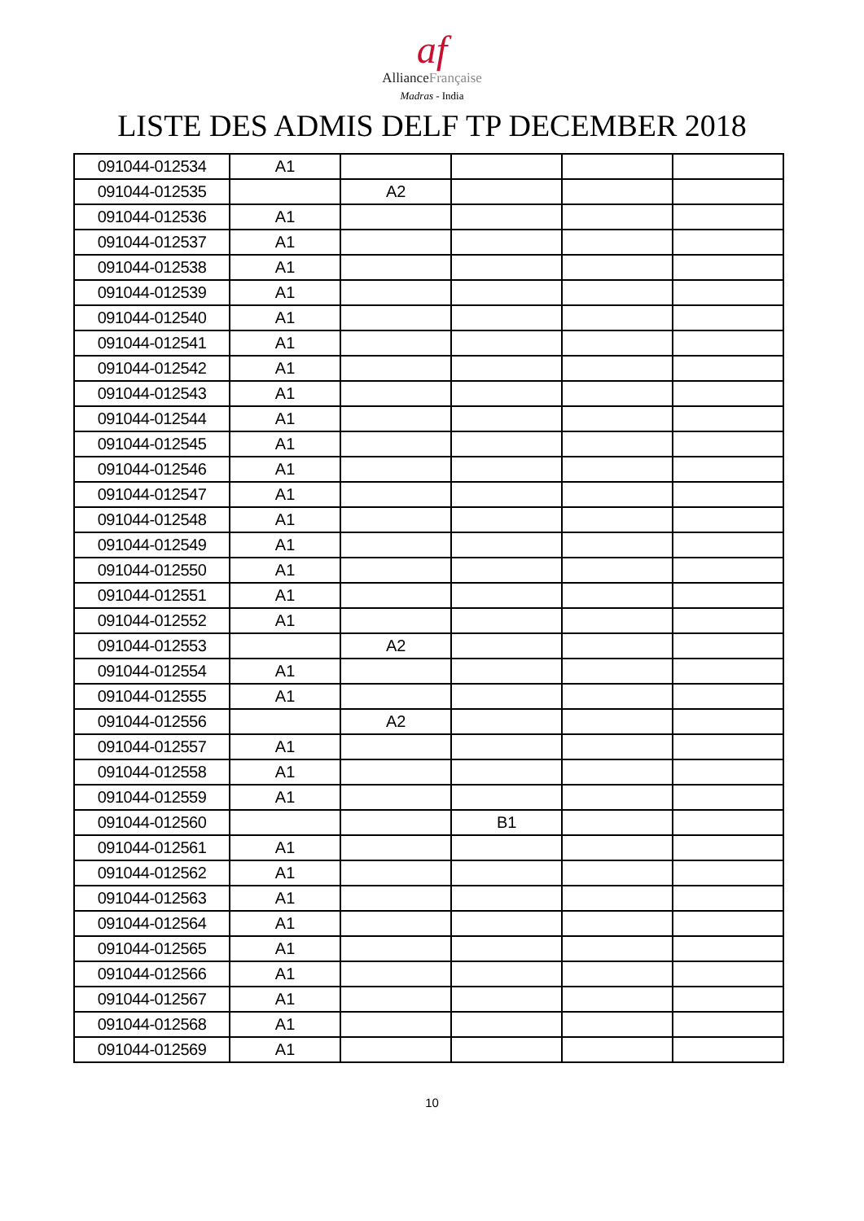af
AllianceFrançaise
Madras - India
LISTE DES ADMIS DELF TP DECEMBER 2018
| 091044-012534 | A1 | | | | |
| 091044-012535 | | A2 | | | |
| 091044-012536 | A1 | | | | |
| 091044-012537 | A1 | | | | |
| 091044-012538 | A1 | | | | |
| 091044-012539 | A1 | | | | |
| 091044-012540 | A1 | | | | |
| 091044-012541 | A1 | | | | |
| 091044-012542 | A1 | | | | |
| 091044-012543 | A1 | | | | |
| 091044-012544 | A1 | | | | |
| 091044-012545 | A1 | | | | |
| 091044-012546 | A1 | | | | |
| 091044-012547 | A1 | | | | |
| 091044-012548 | A1 | | | | |
| 091044-012549 | A1 | | | | |
| 091044-012550 | A1 | | | | |
| 091044-012551 | A1 | | | | |
| 091044-012552 | A1 | | | | |
| 091044-012553 | | A2 | | | |
| 091044-012554 | A1 | | | | |
| 091044-012555 | A1 | | | | |
| 091044-012556 | | A2 | | | |
| 091044-012557 | A1 | | | | |
| 091044-012558 | A1 | | | | |
| 091044-012559 | A1 | | | | |
| 091044-012560 | | | B1 | | |
| 091044-012561 | A1 | | | | |
| 091044-012562 | A1 | | | | |
| 091044-012563 | A1 | | | | |
| 091044-012564 | A1 | | | | |
| 091044-012565 | A1 | | | | |
| 091044-012566 | A1 | | | | |
| 091044-012567 | A1 | | | | |
| 091044-012568 | A1 | | | | |
| 091044-012569 | A1 | | | | |
10